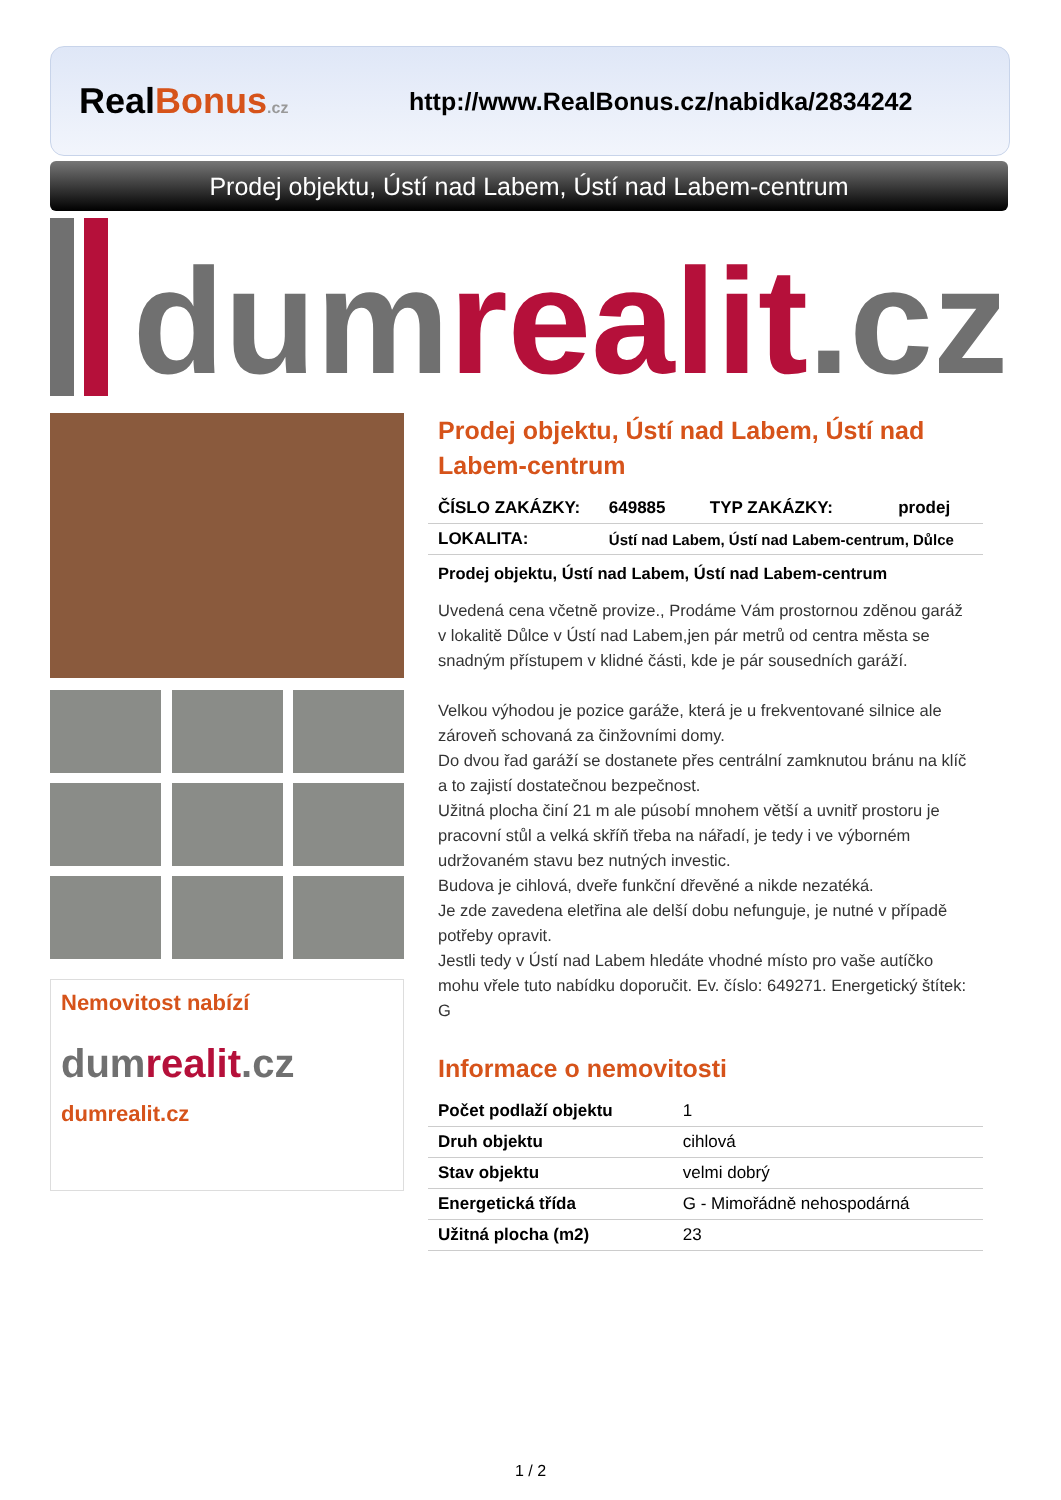RealBonus.cz
http://www.RealBonus.cz/nabidka/2834242
Prodej objektu, Ústí nad Labem, Ústí nad Labem-centrum
dum realit.cz
Nemovitost nabízí
dumrealit.cz
dumrealit.cz
Prodej objektu, Ústí nad Labem, Ústí nad Labem-centrum
| ČÍSLO ZAKÁZKY: | 649885 | TYP ZAKÁZKY: | prodej |
| LOKALITA: | Ústí nad Labem, Ústí nad Labem-centrum, Důlce | | |
Prodej objektu, Ústí nad Labem, Ústí nad Labem-centrum
Uvedená cena včetně provize., Prodáme Vám prostornou zděnou garáž v lokalitě Důlce v Ústí nad Labem,jen pár metrů od centra města se snadným přístupem v klidné části, kde je pár sousedních garáží.
Velkou výhodou je pozice garáže, která je u frekventované silnice ale zároveň schovaná za činžovními domy.
Do dvou řad garáží se dostanete přes centrální zamknutou bránu na klíč a to zajistí dostatečnou bezpečnost.
Užitná plocha činí 21 m ale púsobí mnohem větší a uvnitř prostoru je pracovní stůl a velká skříň třeba na nářadí, je tedy i ve výborném udržovaném stavu bez nutných investic.
Budova je cihlová, dveře funkční dřevěné a nikde nezatéká.
Je zde zavedena eletřina ale delší dobu nefunguje, je nutné v případě potřeby opravit.
Jestli tedy v Ústí nad Labem hledáte vhodné místo pro vaše autíčko mohu vřele tuto nabídku doporučit. Ev. číslo: 649271. Energetický štítek: G
Informace o nemovitosti
| Počet podlaží objektu | 1 |
| Druh objektu | cihlová |
| Stav objektu | velmi dobrý |
| Energetická třída | G - Mimořádně nehospodárná |
| Užitná plocha (m2) | 23 |
1 / 2